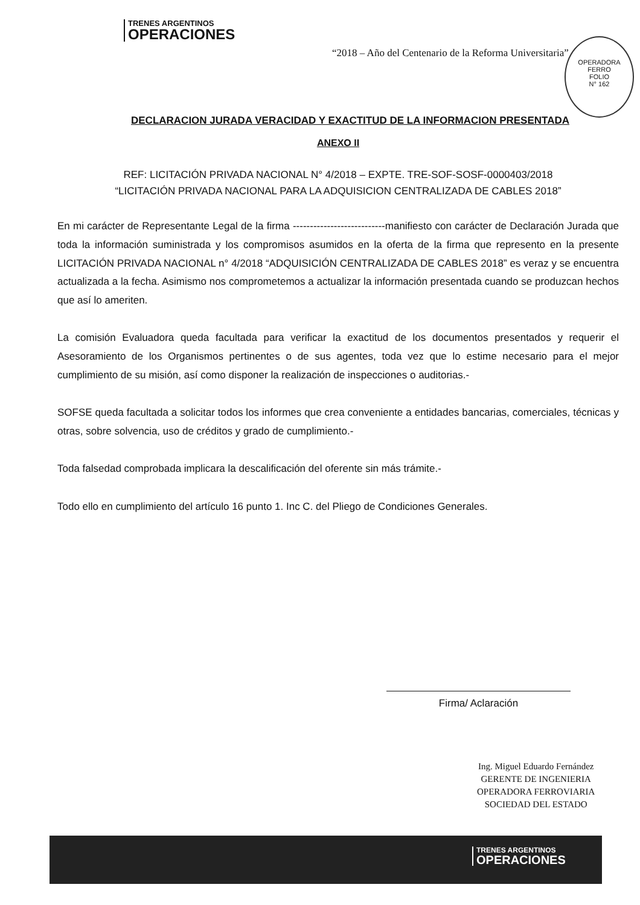TRENES ARGENTINOS
OPERACIONES
“2018 – Año del Centenario de la Reforma Universitaria”
OPERADORA FERRO
FOLIO
N° 162
DECLARACION JURADA VERACIDAD Y EXACTITUD DE LA INFORMACION PRESENTADA
ANEXO II
REF: LICITACIÓN PRIVADA NACIONAL N° 4/2018 – EXPTE. TRE-SOF-SOSF-0000403/2018
“LICITACIÓN PRIVADA NACIONAL PARA LA ADQUISICION CENTRALIZADA DE CABLES 2018”
En mi carácter de Representante Legal de la firma ---------------------------manifiesto con carácter de Declaración Jurada que toda la información suministrada y los compromisos asumidos en la oferta de la firma que represento en la presente LICITACIÓN PRIVADA NACIONAL n° 4/2018 “ADQUISICIÓN CENTRALIZADA DE CABLES 2018” es veraz y se encuentra actualizada a la fecha. Asimismo nos comprometemos a actualizar la información presentada cuando se produzcan hechos que así lo ameriten.
La comisión Evaluadora queda facultada para verificar la exactitud de los documentos presentados y requerir el Asesoramiento de los Organismos pertinentes o de sus agentes, toda vez que lo estime necesario para el mejor cumplimiento de su misión, así como disponer la realización de inspecciones o auditorias.-
SOFSE queda facultada a solicitar todos los informes que crea conveniente a entidades bancarias, comerciales, técnicas y otras, sobre solvencia, uso de créditos y grado de cumplimiento.-
Toda falsedad comprobada implicara la descalificación del oferente sin más trámite.-
Todo ello en cumplimiento del artículo 16 punto 1. Inc C. del Pliego de Condiciones Generales.
Firma/ Aclaración
Ing. Miguel Eduardo Fernández
GERENTE DE INGENIERIA
OPERADORA FERROVIARIA
SOCIEDAD DEL ESTADO
TRENES ARGENTINOS
OPERACIONES